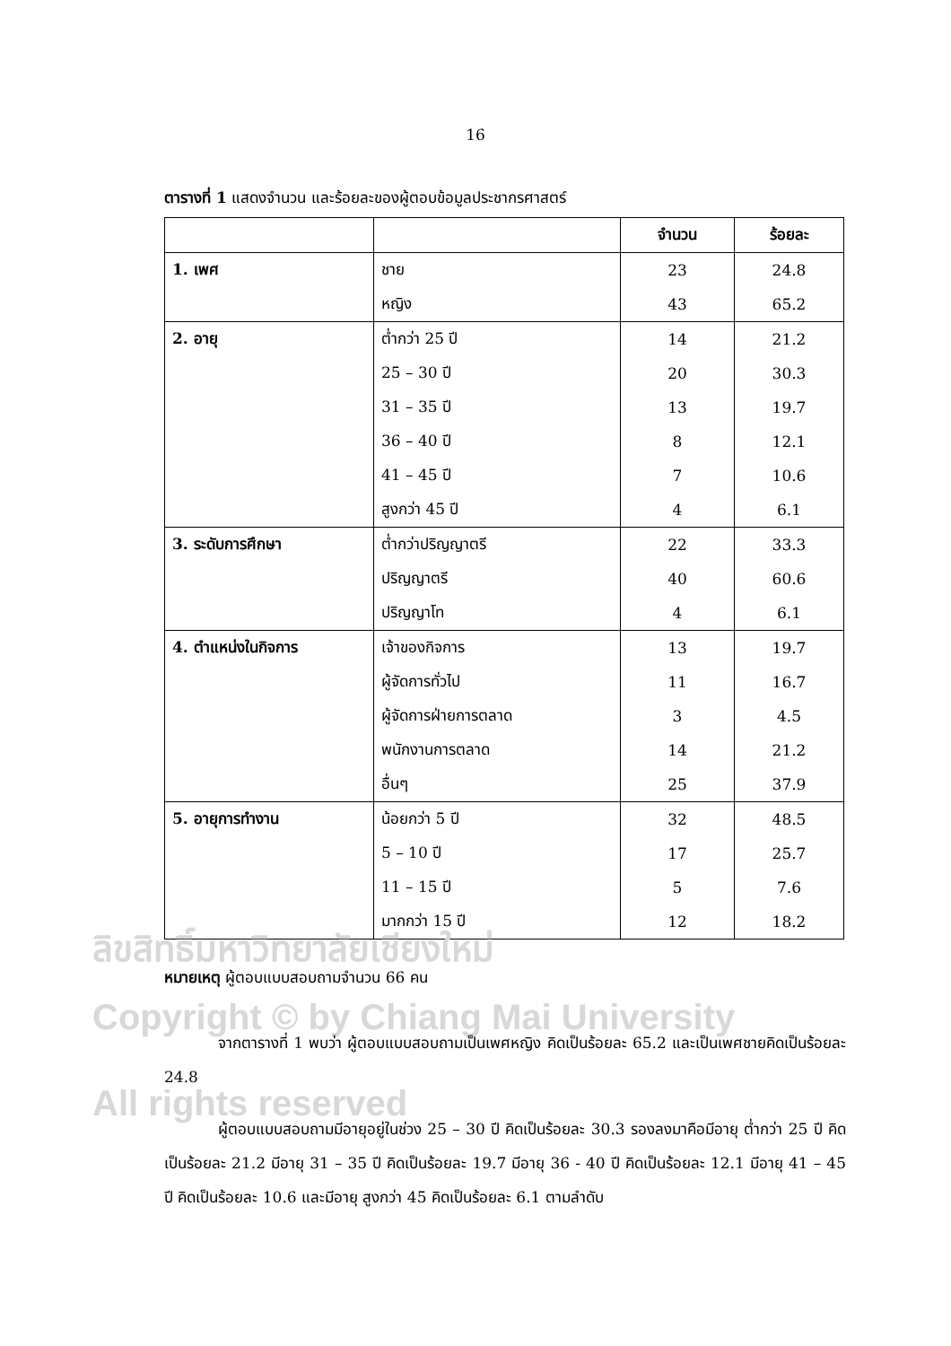16
ตารางที่ 1 แสดงจำนวน และร้อยละของผู้ตอบข้อมูลประชากรศาสตร์
| | | จำนวน | ร้อยละ |
| --- | --- | --- | --- |
| 1. เพศ | ชาย | 23 | 24.8 |
| | หญิง | 43 | 65.2 |
| 2. อายุ | ต่ำกว่า 25 ปี | 14 | 21.2 |
| | 25 – 30 ปี | 20 | 30.3 |
| | 31 – 35 ปี | 13 | 19.7 |
| | 36 – 40 ปี | 8 | 12.1 |
| | 41 – 45 ปี | 7 | 10.6 |
| | สูงกว่า 45 ปี | 4 | 6.1 |
| 3. ระดับการศึกษา | ต่ำกว่าปริญญาตรี | 22 | 33.3 |
| | ปริญญาตรี | 40 | 60.6 |
| | ปริญญาโท | 4 | 6.1 |
| 4. ตำแหน่งในกิจการ | เจ้าของกิจการ | 13 | 19.7 |
| | ผู้จัดการทั่วไป | 11 | 16.7 |
| | ผู้จัดการฝ่ายการตลาด | 3 | 4.5 |
| | พนักงานการตลาด | 14 | 21.2 |
| | อื่นๆ | 25 | 37.9 |
| 5. อายุการทำงาน | น้อยกว่า 5 ปี | 32 | 48.5 |
| | 5 – 10 ปี | 17 | 25.7 |
| | 11 – 15 ปี | 5 | 7.6 |
| | มากกว่า 15 ปี | 12 | 18.2 |
ลิขสิทธิ์มหาวิทยาลัยเชียงใหม่
หมายเหตุ ผู้ตอบแบบสอบถามจำนวน 66 คน
Copyright © by Chiang Mai University
จากตารางที่ 1 พบว่า ผู้ตอบแบบสอบถามเป็นเพศหญิง คิดเป็นร้อยละ 65.2 และเป็นเพศชายคิดเป็นร้อยละ 24.8
All rights reserved
ผู้ตอบแบบสอบถามมีอายุอยู่ในช่วง 25 – 30 ปี คิดเป็นร้อยละ 30.3 รองลงมาคือมีอายุ ต่ำกว่า 25 ปี คิดเป็นร้อยละ 21.2 มีอายุ 31 – 35 ปี คิดเป็นร้อยละ 19.7 มีอายุ 36 - 40 ปี คิดเป็นร้อยละ 12.1 มีอายุ 41 – 45 ปี คิดเป็นร้อยละ 10.6 และมีอายุ สูงกว่า 45 คิดเป็นร้อยละ 6.1 ตามลำดับ